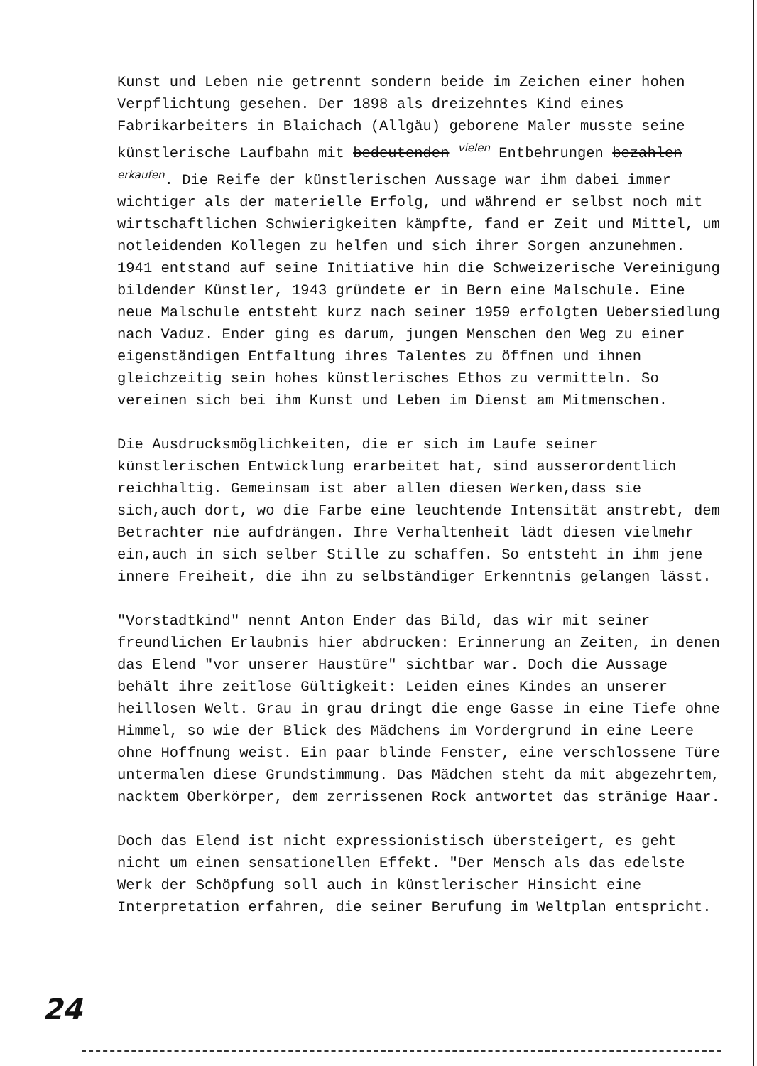Kunst und Leben nie getrennt sondern beide im Zeichen einer hohen Verpflichtung gesehen. Der 1898 als dreizehntes Kind eines Fabrikarbeiters in Blaichach (Allgäu) geborene Maler musste seine künstlerische Laufbahn mit bedeutenden <sup>vielen</sup> Entbehrungen bezahlen <sup>erkaufen</sup>. Die Reife der künstlerischen Aussage war ihm dabei immer wichtiger als der materielle Erfolg, und während er selbst noch mit wirtschaftlichen Schwierigkeiten kämpfte, fand er Zeit und Mittel, um notleidenden Kollegen zu helfen und sich ihrer Sorgen anzunehmen. 1941 entstand auf seine Initiative hin die Schweizerische Vereinigung bildender Künstler, 1943 gründete er in Bern eine Malschule. Eine neue Malschule entsteht kurz nach seiner 1959 erfolgten Uebersiedlung nach Vaduz. Ender ging es darum, jungen Menschen den Weg zu einer eigenständigen Entfaltung ihres Talentes zu öffnen und ihnen gleichzeitig sein hohes künstlerisches Ethos zu vermitteln. So vereinen sich bei ihm Kunst und Leben im Dienst am Mitmenschen.
Die Ausdrucksmöglichkeiten, die er sich im Laufe seiner künstlerischen Entwicklung erarbeitet hat, sind ausserordentlich reichhaltig. Gemeinsam ist aber allen diesen Werken,dass sie sich,auch dort, wo die Farbe eine leuchtende Intensität anstrebt, dem Betrachter nie aufdrängen. Ihre Verhaltenheit lädt diesen vielmehr ein,auch in sich selber Stille zu schaffen. So entsteht in ihm jene innere Freiheit, die ihn zu selbständiger Erkenntnis gelangen lässt.
"Vorstadtkind" nennt Anton Ender das Bild, das wir mit seiner freundlichen Erlaubnis hier abdrucken: Erinnerung an Zeiten, in denen das Elend "vor unserer Haustüre" sichtbar war. Doch die Aussage behält ihre zeitlose Gültigkeit: Leiden eines Kindes an unserer heillosen Welt. Grau in grau dringt die enge Gasse in eine Tiefe ohne Himmel, so wie der Blick des Mädchens im Vordergrund in eine Leere ohne Hoffnung weist. Ein paar blinde Fenster, eine verschlossene Türe untermalen diese Grundstimmung. Das Mädchen steht da mit abgezehrtem, nacktem Oberkörper, dem zerrissenen Rock antwortet das stränige Haar.
Doch das Elend ist nicht expressionistisch übersteigert, es geht nicht um einen sensationellen Effekt. "Der Mensch als das edelste Werk der Schöpfung soll auch in künstlerischer Hinsicht eine Interpretation erfahren, die seiner Berufung im Weltplan entspricht.
24